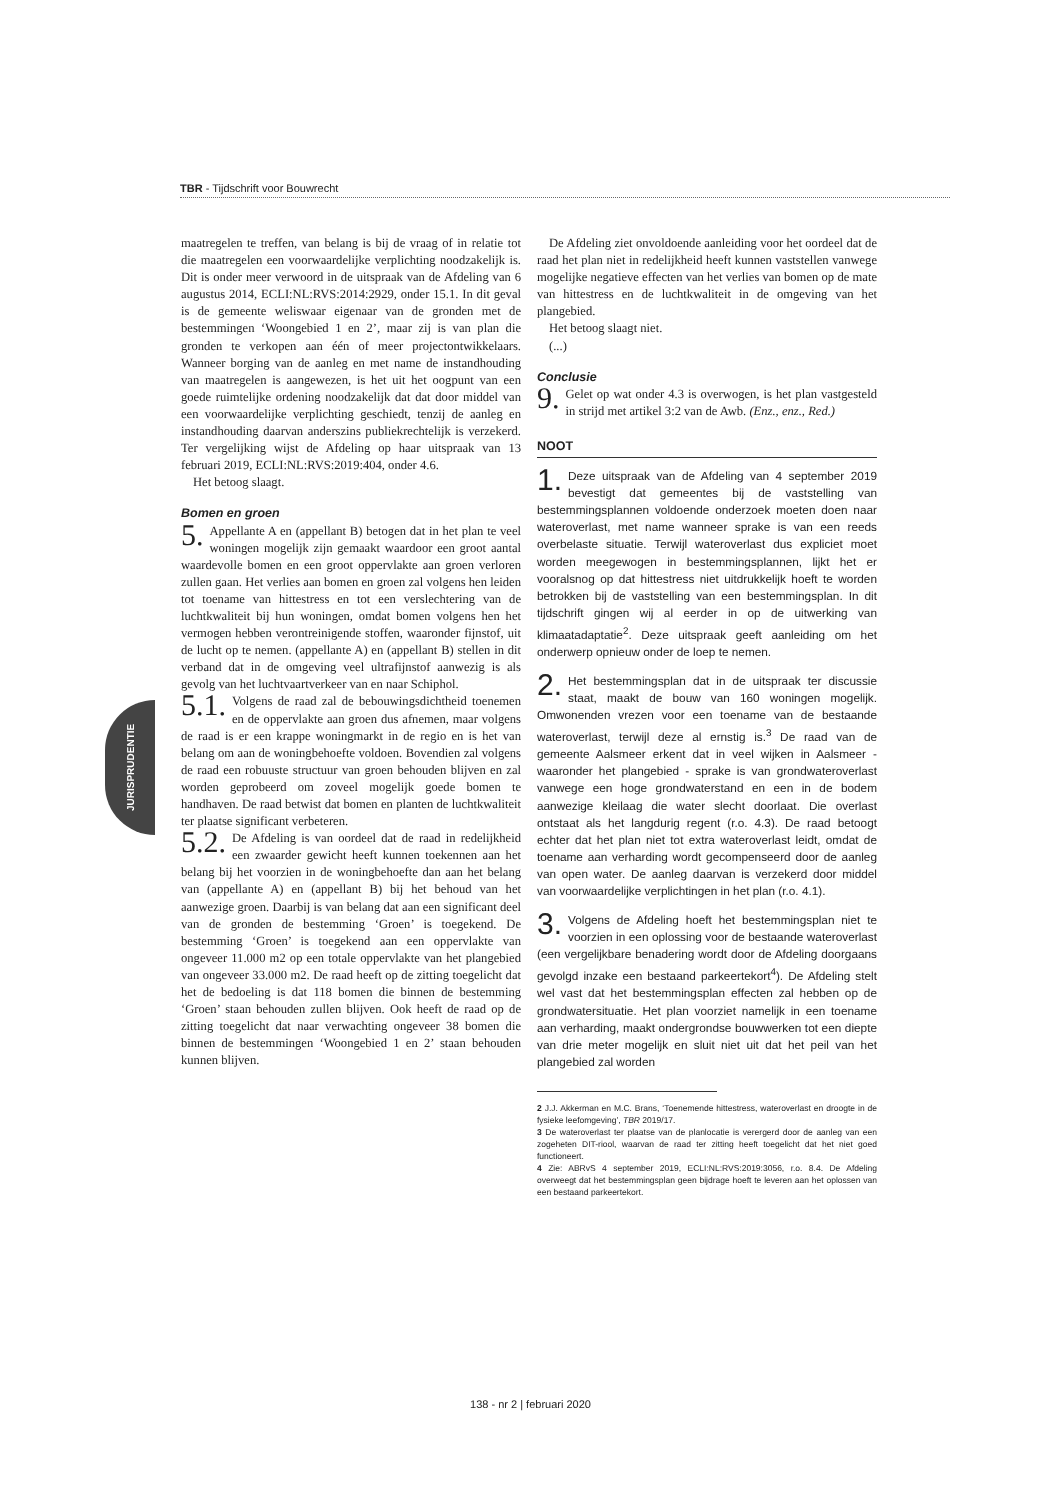TBR - Tijdschrift voor Bouwrecht
JURISPRUDENTIE
maatregelen te treffen, van belang is bij de vraag of in relatie tot die maatregelen een voorwaardelijke verplichting noodzakelijk is. Dit is onder meer verwoord in de uitspraak van de Afdeling van 6 augustus 2014, ECLI:NL:RVS:2014:2929, onder 15.1. In dit geval is de gemeente weliswaar eigenaar van de gronden met de bestemmingen ‘Woongebied 1 en 2’, maar zij is van plan die gronden te verkopen aan één of meer projectontwikkelaars. Wanneer borging van de aanleg en met name de instandhouding van maatregelen is aangewezen, is het uit het oogpunt van een goede ruimtelijke ordening noodzakelijk dat dat door middel van een voorwaardelijke verplichting geschiedt, tenzij de aanleg en instandhouding daarvan anderszins publiekrechtelijk is verzekerd. Ter vergelijking wijst de Afdeling op haar uitspraak van 13 februari 2019, ECLI:NL:RVS:2019:404, onder 4.6.
Het betoog slaagt.
Bomen en groen
5. Appellante A en (appellant B) betogen dat in het plan te veel woningen mogelijk zijn gemaakt waardoor een groot aantal waardevolle bomen en een groot oppervlakte aan groen verloren zullen gaan. Het verlies aan bomen en groen zal volgens hen leiden tot toename van hittestress en tot een verslechtering van de luchtkwaliteit bij hun woningen, omdat bomen volgens hen het vermogen hebben verontreinigende stoffen, waaronder fijnstof, uit de lucht op te nemen. (appellante A) en (appellant B) stellen in dit verband dat in de omgeving veel ultrafijnstof aanwezig is als gevolg van het luchtvaartverkeer van en naar Schiphol.
5.1. Volgens de raad zal de bebouwingsdichtheid toenemen en de oppervlakte aan groen dus afnemen, maar volgens de raad is er een krappe woningmarkt in de regio en is het van belang om aan de woningbehoefte voldoen. Bovendien zal volgens de raad een robuuste structuur van groen behouden blijven en zal worden geprobeerd om zoveel mogelijk goede bomen te handhaven. De raad betwist dat bomen en planten de luchtkwaliteit ter plaatse significant verbeteren.
5.2. De Afdeling is van oordeel dat de raad in redelijkheid een zwaarder gewicht heeft kunnen toekennen aan het belang bij het voorzien in de woningbehoefte dan aan het belang van (appellante A) en (appellant B) bij het behoud van het aanwezige groen. Daarbij is van belang dat aan een significant deel van de gronden de bestemming ‘Groen’ is toegekend. De bestemming ‘Groen’ is toegekend aan een oppervlakte van ongeveer 11.000 m2 op een totale oppervlakte van het plangebied van ongeveer 33.000 m2. De raad heeft op de zitting toegelicht dat het de bedoeling is dat 118 bomen die binnen de bestemming ‘Groen’ staan behouden zullen blijven. Ook heeft de raad op de zitting toegelicht dat naar verwachting ongeveer 38 bomen die binnen de bestemmingen ‘Woongebied 1 en 2’ staan behouden kunnen blijven.
De Afdeling ziet onvoldoende aanleiding voor het oordeel dat de raad het plan niet in redelijkheid heeft kunnen vaststellen vanwege mogelijke negatieve effecten van het verlies van bomen op de mate van hittestress en de luchtkwaliteit in de omgeving van het plangebied.
Het betoog slaagt niet.
(...)
Conclusie
9. Gelet op wat onder 4.3 is overwogen, is het plan vastgesteld in strijd met artikel 3:2 van de Awb. (Enz., enz., Red.)
NOOT
1. Deze uitspraak van de Afdeling van 4 september 2019 bevestigt dat gemeentes bij de vaststelling van bestemmingsplannen voldoende onderzoek moeten doen naar wateroverlast, met name wanneer sprake is van een reeds overbelaste situatie. Terwijl wateroverlast dus expliciet moet worden meegewogen in bestemmingsplannen, lijkt het er vooralsnog op dat hittestress niet uitdrukkelijk hoeft te worden betrokken bij de vaststelling van een bestemmingsplan. In dit tijdschrift gingen wij al eerder in op de uitwerking van klimaatadaptatie<sup>2</sup>. Deze uitspraak geeft aanleiding om het onderwerp opnieuw onder de loep te nemen.
2. Het bestemmingsplan dat in de uitspraak ter discussie staat, maakt de bouw van 160 woningen mogelijk. Omwonenden vrezen voor een toename van de bestaande wateroverlast, terwijl deze al ernstig is.<sup>3</sup> De raad van de gemeente Aalsmeer erkent dat in veel wijken in Aalsmeer - waaronder het plangebied - sprake is van grondwateroverlast vanwege een hoge grondwaterstand en een in de bodem aanwezige kleilaag die water slecht doorlaat. Die overlast ontstaat als het langdurig regent (r.o. 4.3). De raad betoogt echter dat het plan niet tot extra wateroverlast leidt, omdat de toename aan verharding wordt gecompenseerd door de aanleg van open water. De aanleg daarvan is verzekerd door middel van voorwaardelijke verplichtingen in het plan (r.o. 4.1).
3. Volgens de Afdeling hoeft het bestemmingsplan niet te voorzien in een oplossing voor de bestaande wateroverlast (een vergelijkbare benadering wordt door de Afdeling doorgaans gevolgd inzake een bestaand parkeertekort<sup>4</sup>). De Afdeling stelt wel vast dat het bestemmingsplan effecten zal hebben op de grondwatersituatie. Het plan voorziet namelijk in een toename aan verharding, maakt ondergrondse bouwwerken tot een diepte van drie meter mogelijk en sluit niet uit dat het peil van het plangebied zal worden
2 J.J. Akkerman en M.C. Brans, ‘Toenemende hittestress, wateroverlast en droogte in de fysieke leefomgeving’, TBR 2019/17.
3 De wateroverlast ter plaatse van de planlocatie is verergerd door de aanleg van een zogeheten DIT-riool, waarvan de raad ter zitting heeft toegelicht dat het niet goed functioneert.
4 Zie: ABRvS 4 september 2019, ECLI:NL:RVS:2019:3056, r.o. 8.4. De Afdeling overweegt dat het bestemmingsplan geen bijdrage hoeft te leveren aan het oplossen van een bestaand parkeertekort.
138 - nr 2 | februari 2020